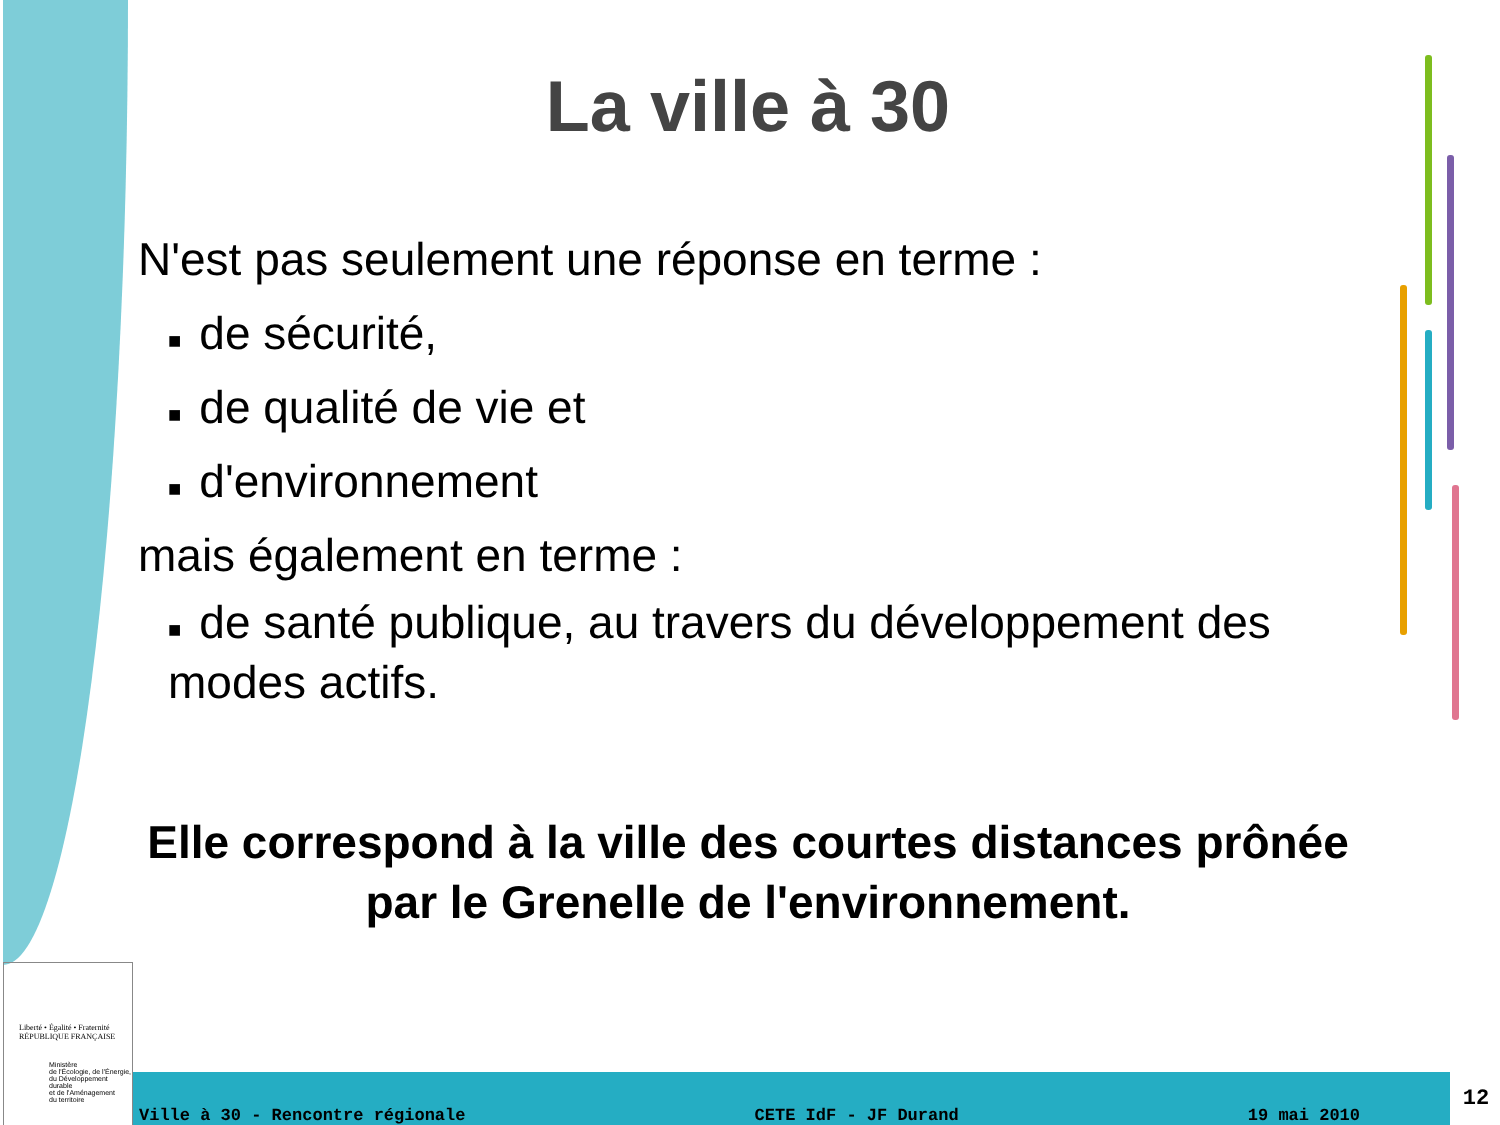La ville à 30
N'est pas seulement une réponse en terme :
■ de sécurité,
■ de qualité de vie et
■ d'environnement
mais également en terme :
■ de santé publique, au travers du développement des modes actifs.
Elle correspond à la ville des courtes distances prônée par le Grenelle de l'environnement.
Liberté • Égalité • Fraternité
RÉPUBLIQUE FRANÇAISE
Ministère
de l'Écologie, de l'Énergie,
du Développement durable
et de l'Aménagement
du territoire
Ville à 30 - Rencontre régionale CETE IdF - JF Durand 19 mai 2010 12